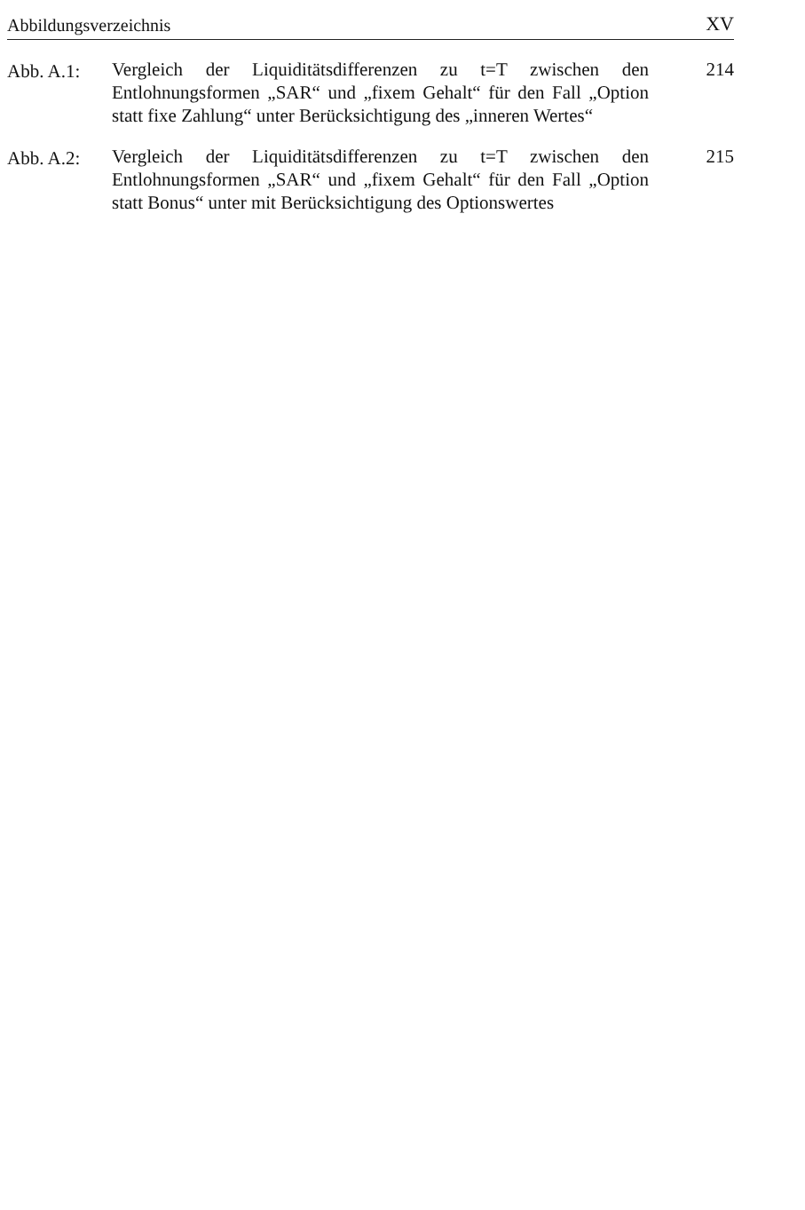Abbildungsverzeichnis XV
Abb. A.1: Vergleich der Liquiditätsdifferenzen zu t=T zwischen den Entlohnungsformen „SAR“ und „fixem Gehalt“ für den Fall „Option statt fixe Zahlung“ unter Berücksichtigung des „inneren Wertes“
214
Abb. A.2: Vergleich der Liquiditätsdifferenzen zu t=T zwischen den Entlohnungsformen „SAR“ und „fixem Gehalt“ für den Fall „Option statt Bonus“ unter mit Berücksichtigung des Optionswertes
215